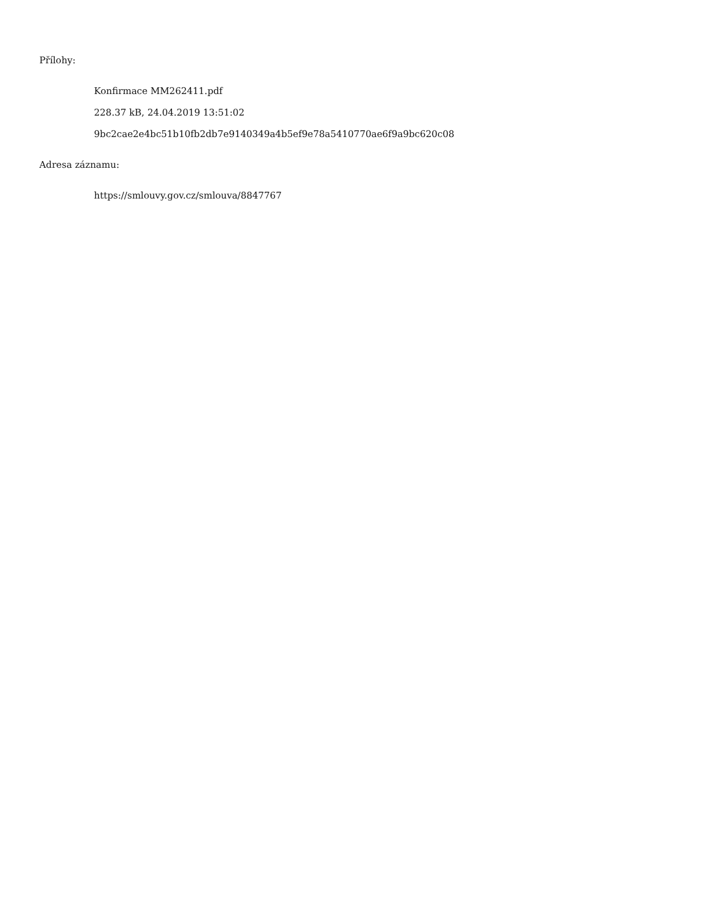Přílohy:
Konfirmace MM262411.pdf
228.37 kB, 24.04.2019 13:51:02
9bc2cae2e4bc51b10fb2db7e9140349a4b5ef9e78a5410770ae6f9a9bc620c08
Adresa záznamu:
https://smlouvy.gov.cz/smlouva/8847767